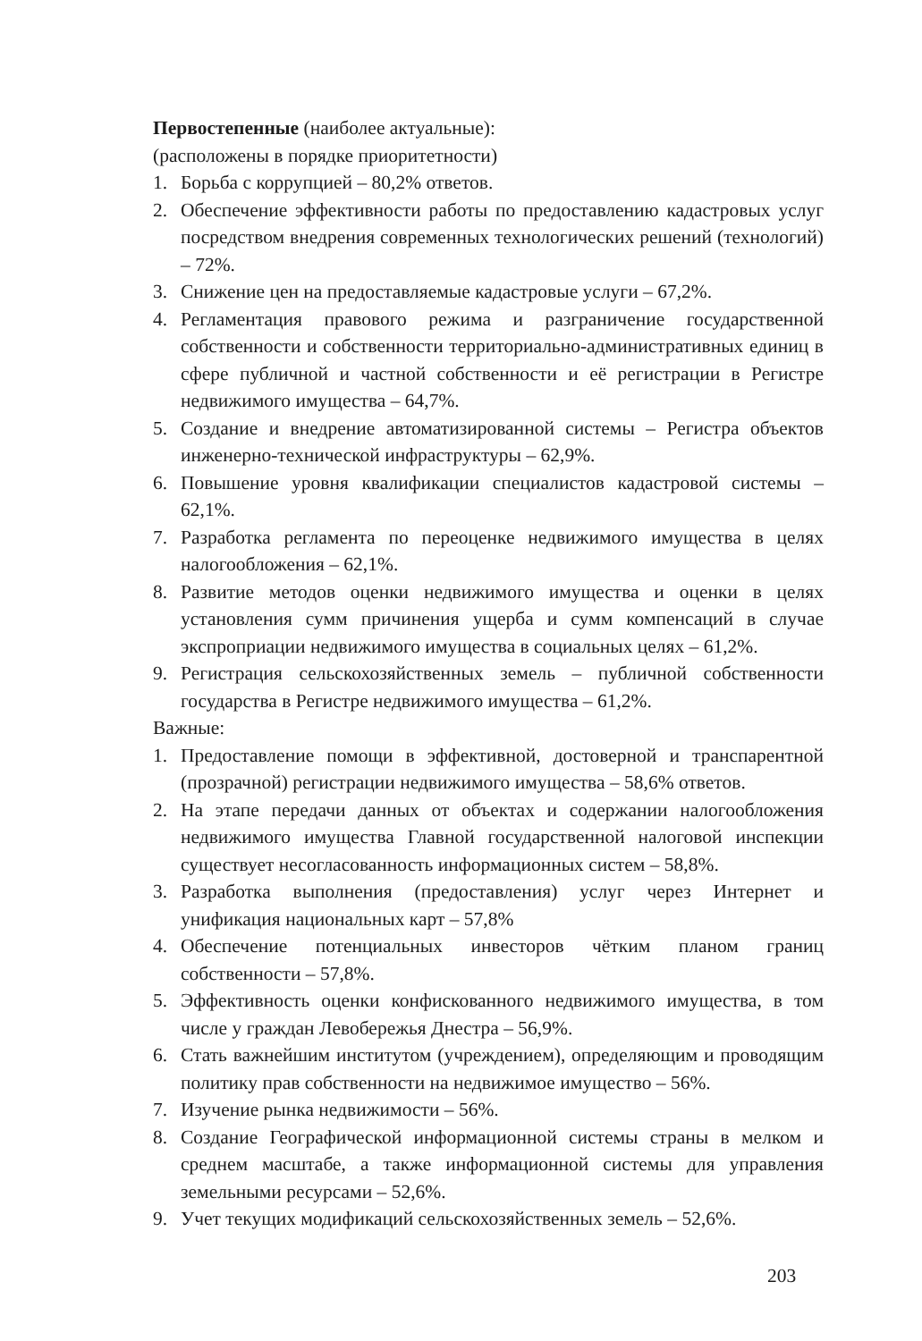Первостепенные (наиболее актуальные):
(расположены в порядке приоритетности)
1. Борьба с коррупцией – 80,2% ответов.
2. Обеспечение эффективности работы по предоставлению кадастровых услуг посредством внедрения современных технологических решений (технологий) – 72%.
3. Снижение цен на предоставляемые кадастровые услуги – 67,2%.
4. Регламентация правового режима и разграничение государственной собственности и собственности территориально-административных единиц в сфере публичной и частной собственности и её регистрации в Регистре недвижимого имущества – 64,7%.
5. Создание и внедрение автоматизированной системы – Регистра объектов инженерно-технической инфраструктуры – 62,9%.
6. Повышение уровня квалификации специалистов кадастровой системы – 62,1%.
7. Разработка регламента по переоценке недвижимого имущества в целях налогообложения – 62,1%.
8. Развитие методов оценки недвижимого имущества и оценки в целях установления сумм причинения ущерба и сумм компенсаций в случае экспроприации недвижимого имущества в социальных целях – 61,2%.
9. Регистрация сельскохозяйственных земель – публичной собственности государства в Регистре недвижимого имущества – 61,2%.
Важные:
1. Предоставление помощи в эффективной, достоверной и транспарентной (прозрачной) регистрации недвижимого имущества – 58,6% ответов.
2. На этапе передачи данных от объектах и содержании налогообложения недвижимого имущества Главной государственной налоговой инспекции существует несогласованность информационных систем – 58,8%.
3. Разработка выполнения (предоставления) услуг через Интернет и унификация национальных карт – 57,8%
4. Обеспечение потенциальных инвесторов чётким планом границ собственности – 57,8%.
5. Эффективность оценки конфискованного недвижимого имущества, в том числе у граждан Левобережья Днестра – 56,9%.
6. Стать важнейшим институтом (учреждением), определяющим и проводящим политику прав собственности на недвижимое имущество – 56%.
7. Изучение рынка недвижимости – 56%.
8. Создание Географической информационной системы страны в мелком и среднем масштабе, а также информационной системы для управления земельными ресурсами – 52,6%.
9. Учет текущих модификаций сельскохозяйственных земель – 52,6%.
203